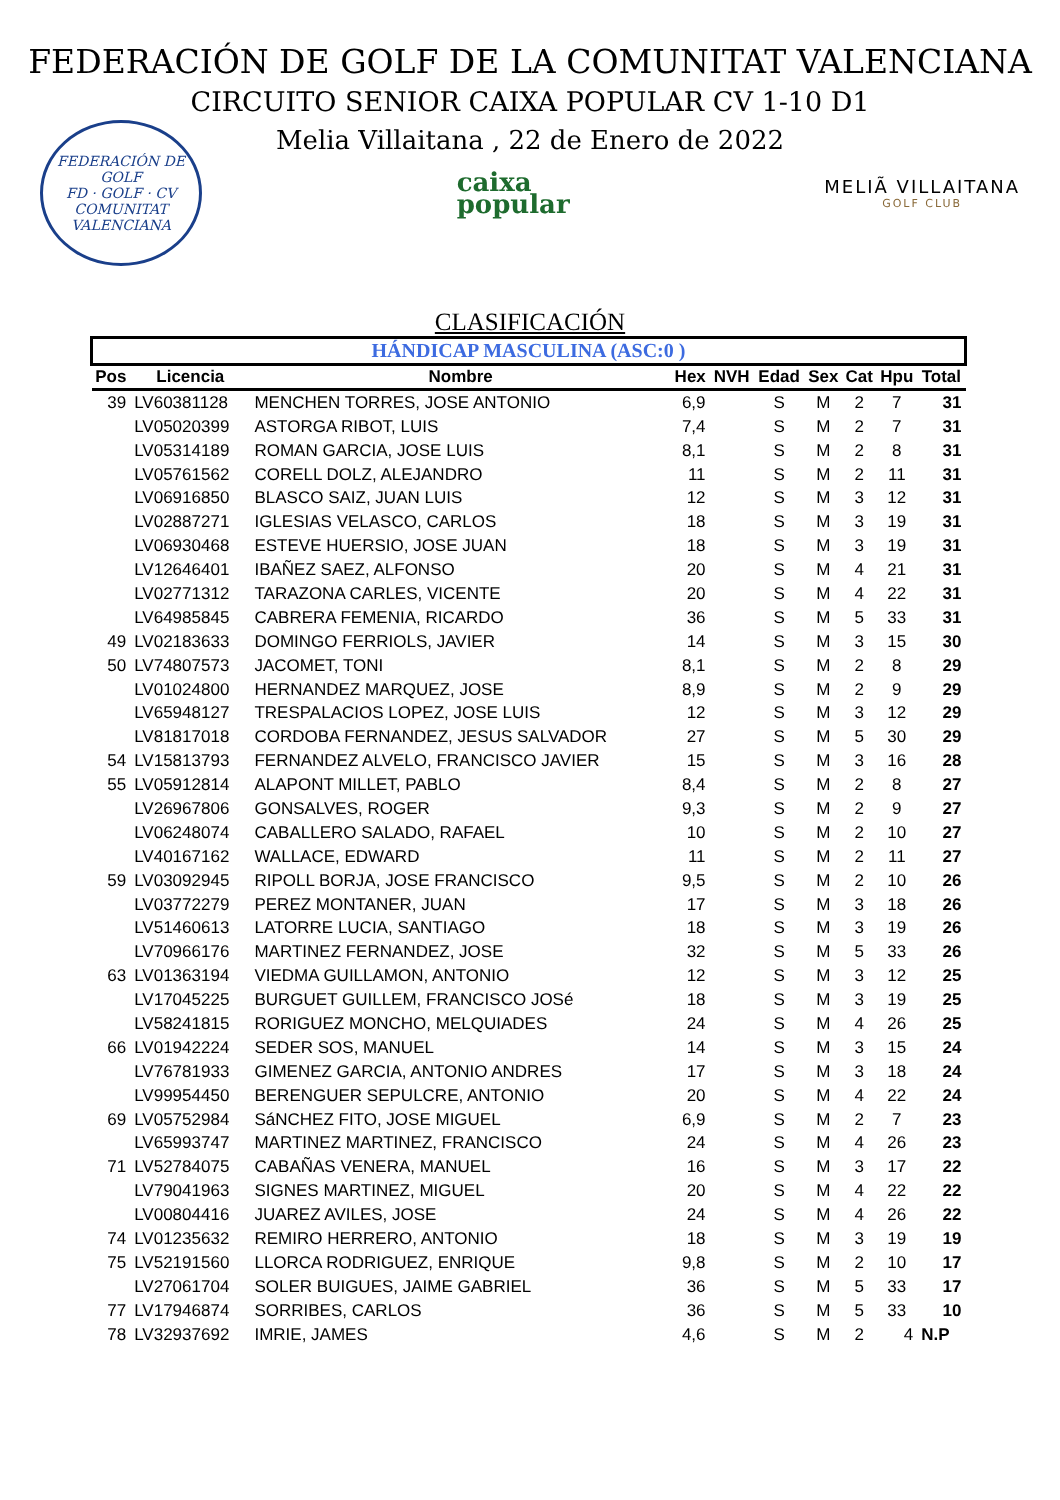FEDERACIÓN DE GOLF DE LA COMUNITAT VALENCIANA
CIRCUITO SENIOR CAIXA POPULAR CV 1-10 D1
Melia Villaitana , 22 de Enero de 2022
FEDERACIÓN DE GOLF
FD · GOLF · CV
COMUNITAT VALENCIANA
caixa
popular
MELIÃ VILLAITANA
GOLF CLUB
CLASIFICACIÓN
| HÁNDICAP MASCULINA (ASC:0 ) | | | | | | | | | |
| Pos | Licencia | Nombre | Hex | NVH | Edad | Sex | Cat | Hpu | Total |
| 39 | LV60381128 | MENCHEN TORRES, JOSE ANTONIO | 6,9 | | S | M | 2 | 7 | 31 |
| | LV05020399 | ASTORGA RIBOT, LUIS | 7,4 | | S | M | 2 | 7 | 31 |
| | LV05314189 | ROMAN GARCIA, JOSE LUIS | 8,1 | | S | M | 2 | 8 | 31 |
| | LV05761562 | CORELL DOLZ, ALEJANDRO | 11 | | S | M | 2 | 11 | 31 |
| | LV06916850 | BLASCO SAIZ, JUAN LUIS | 12 | | S | M | 3 | 12 | 31 |
| | LV02887271 | IGLESIAS VELASCO, CARLOS | 18 | | S | M | 3 | 19 | 31 |
| | LV06930468 | ESTEVE HUERSIO, JOSE JUAN | 18 | | S | M | 3 | 19 | 31 |
| | LV12646401 | IBAÑEZ SAEZ, ALFONSO | 20 | | S | M | 4 | 21 | 31 |
| | LV02771312 | TARAZONA CARLES, VICENTE | 20 | | S | M | 4 | 22 | 31 |
| | LV64985845 | CABRERA FEMENIA, RICARDO | 36 | | S | M | 5 | 33 | 31 |
| 49 | LV02183633 | DOMINGO FERRIOLS, JAVIER | 14 | | S | M | 3 | 15 | 30 |
| 50 | LV74807573 | JACOMET, TONI | 8,1 | | S | M | 2 | 8 | 29 |
| | LV01024800 | HERNANDEZ MARQUEZ, JOSE | 8,9 | | S | M | 2 | 9 | 29 |
| | LV65948127 | TRESPALACIOS LOPEZ, JOSE LUIS | 12 | | S | M | 3 | 12 | 29 |
| | LV81817018 | CORDOBA FERNANDEZ, JESUS SALVADOR | 27 | | S | M | 5 | 30 | 29 |
| 54 | LV15813793 | FERNANDEZ ALVELO, FRANCISCO JAVIER | 15 | | S | M | 3 | 16 | 28 |
| 55 | LV05912814 | ALAPONT MILLET, PABLO | 8,4 | | S | M | 2 | 8 | 27 |
| | LV26967806 | GONSALVES, ROGER | 9,3 | | S | M | 2 | 9 | 27 |
| | LV06248074 | CABALLERO SALADO, RAFAEL | 10 | | S | M | 2 | 10 | 27 |
| | LV40167162 | WALLACE, EDWARD | 11 | | S | M | 2 | 11 | 27 |
| 59 | LV03092945 | RIPOLL BORJA, JOSE FRANCISCO | 9,5 | | S | M | 2 | 10 | 26 |
| | LV03772279 | PEREZ MONTANER, JUAN | 17 | | S | M | 3 | 18 | 26 |
| | LV51460613 | LATORRE LUCIA, SANTIAGO | 18 | | S | M | 3 | 19 | 26 |
| | LV70966176 | MARTINEZ FERNANDEZ, JOSE | 32 | | S | M | 5 | 33 | 26 |
| 63 | LV01363194 | VIEDMA GUILLAMON, ANTONIO | 12 | | S | M | 3 | 12 | 25 |
| | LV17045225 | BURGUET GUILLEM, FRANCISCO JOSé | 18 | | S | M | 3 | 19 | 25 |
| | LV58241815 | RORIGUEZ MONCHO, MELQUIADES | 24 | | S | M | 4 | 26 | 25 |
| 66 | LV01942224 | SEDER SOS, MANUEL | 14 | | S | M | 3 | 15 | 24 |
| | LV76781933 | GIMENEZ GARCIA, ANTONIO ANDRES | 17 | | S | M | 3 | 18 | 24 |
| | LV99954450 | BERENGUER SEPULCRE, ANTONIO | 20 | | S | M | 4 | 22 | 24 |
| 69 | LV05752984 | SáNCHEZ FITO, JOSE MIGUEL | 6,9 | | S | M | 2 | 7 | 23 |
| | LV65993747 | MARTINEZ MARTINEZ, FRANCISCO | 24 | | S | M | 4 | 26 | 23 |
| 71 | LV52784075 | CABAÑAS VENERA, MANUEL | 16 | | S | M | 3 | 17 | 22 |
| | LV79041963 | SIGNES MARTINEZ, MIGUEL | 20 | | S | M | 4 | 22 | 22 |
| | LV00804416 | JUAREZ AVILES, JOSE | 24 | | S | M | 4 | 26 | 22 |
| 74 | LV01235632 | REMIRO HERRERO, ANTONIO | 18 | | S | M | 3 | 19 | 19 |
| 75 | LV52191560 | LLORCA RODRIGUEZ, ENRIQUE | 9,8 | | S | M | 2 | 10 | 17 |
| | LV27061704 | SOLER BUIGUES, JAIME GABRIEL | 36 | | S | M | 5 | 33 | 17 |
| 77 | LV17946874 | SORRIBES, CARLOS | 36 | | S | M | 5 | 33 | 10 |
| 78 | LV32937692 | IMRIE, JAMES | 4,6 | | S | M | 2 | 4 | N.P |